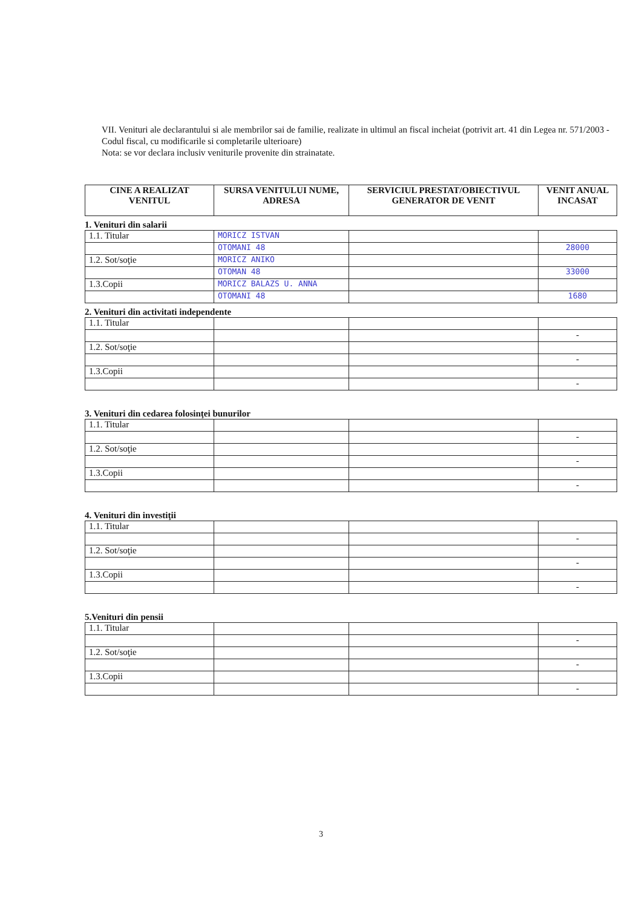VII. Venituri ale declarantului si ale membrilor sai de familie, realizate in ultimul an fiscal incheiat (potrivit art. 41 din Legea nr. 571/2003 - Codul fiscal, cu modificarile si completarile ulterioare)
Nota: se vor declara inclusiv veniturile provenite din strainatate.
| CINE A REALIZAT VENITUL | SURSA VENITULUI NUME, ADRESA | SERVICIUL PRESTAT/OBIECTIVUL GENERATOR DE VENIT | VENIT ANUAL INCASAT |
| --- | --- | --- | --- |
1. Venituri din salarii
| 1.1. Titular | MORICZ ISTVAN | | |
| | OTOMANI 48 | | 28000 |
| 1.2. Sot/soţie | MORICZ ANIKO | | |
| | OTOMAN 48 | | 33000 |
| 1.3.Copii | MORICZ BALAZS U. ANNA | | |
| | OTOMANI 48 | | 1680 |
2. Venituri din activitati independente
| 1.1. Titular | | | |
| | | | - |
| 1.2. Sot/soţie | | | |
| | | | - |
| 1.3.Copii | | | |
| | | | - |
3. Venituri din cedarea folosinţei bunurilor
| 1.1. Titular | | | |
| | | | - |
| 1.2. Sot/soţie | | | |
| | | | - |
| 1.3.Copii | | | |
| | | | - |
4. Venituri din investiţii
| 1.1. Titular | | | |
| | | | - |
| 1.2. Sot/soţie | | | |
| | | | - |
| 1.3.Copii | | | |
| | | | - |
5.Venituri din pensii
| 1.1. Titular | | | |
| | | | - |
| 1.2. Sot/soţie | | | |
| | | | - |
| 1.3.Copii | | | |
| | | | - |
3